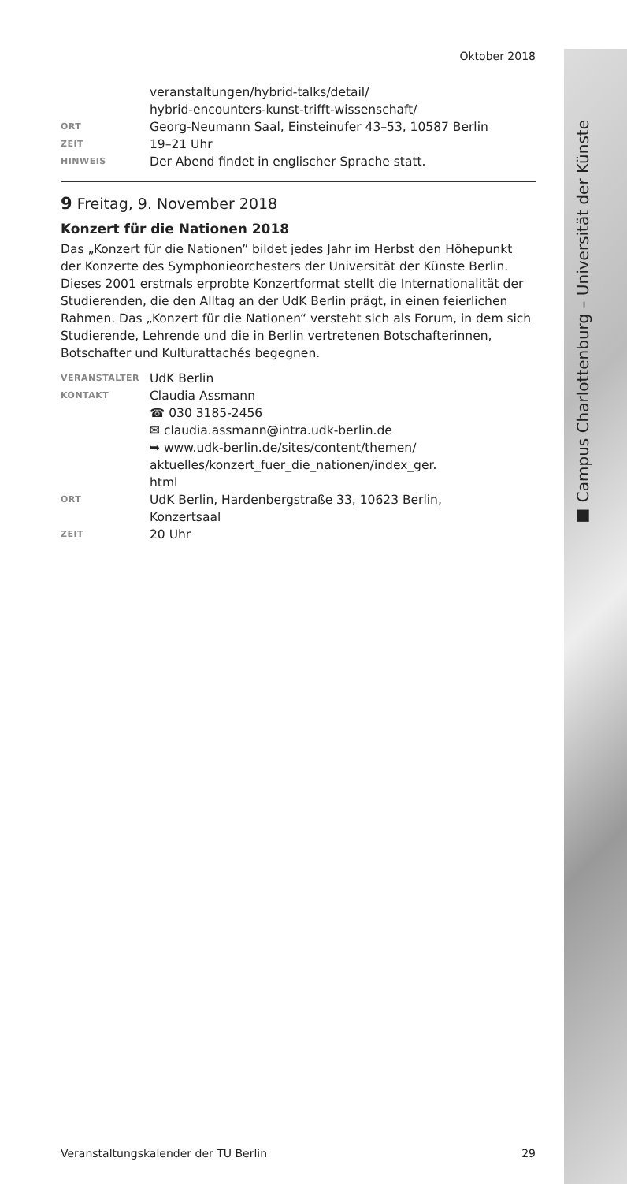■ Campus Charlottenburg – Universität der Künste
Oktober 2018
veranstaltungen/hybrid-talks/detail/
hybrid-encounters-kunst-trifft-wissenschaft/
ORT
Georg-Neumann Saal, Einsteinufer 43–53, 10587 Berlin
ZEIT
19–21 Uhr
HINWEIS
Der Abend findet in englischer Sprache statt.
9 Freitag, 9. November 2018
Konzert für die Nationen 2018
Das „Konzert für die Nationen” bildet jedes Jahr im Herbst den Höhepunkt der Konzerte des Symphonieorchesters der Universität der Künste Berlin. Dieses 2001 erstmals erprobte Konzertformat stellt die Internationalität der Studierenden, die den Alltag an der UdK Berlin prägt, in einen feierlichen Rahmen. Das „Konzert für die Nationen“ versteht sich als Forum, in dem sich Studierende, Lehrende und die in Berlin vertretenen Botschafterinnen, Botschafter und Kulturattachés begegnen.
VERANSTALTER
UdK Berlin
KONTAKT
Claudia Assmann
☎ 030 3185-2456
✉ claudia.assmann@intra.udk-berlin.de
➥ www.udk-berlin.de/sites/content/themen/
aktuelles/konzert_fuer_die_nationen/index_ger.
html
ORT
UdK Berlin, Hardenbergstraße 33, 10623 Berlin,
Konzertsaal
ZEIT
20 Uhr
Veranstaltungskalender der TU Berlin 29